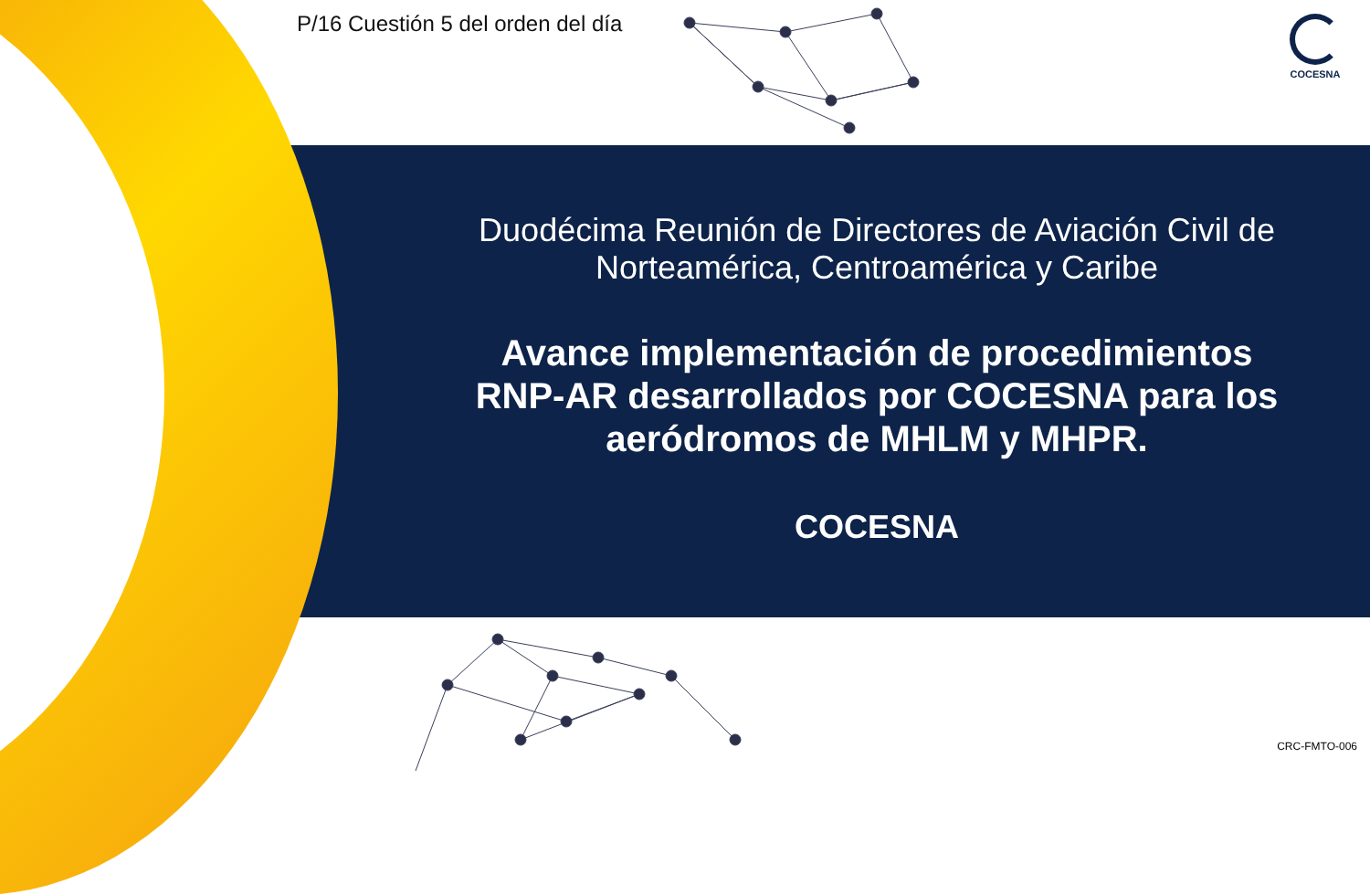P/16 Cuestión 5 del orden del día
COCESNA
Duodécima Reunión de Directores de Aviación Civil de Norteamérica, Centroamérica y Caribe
Avance implementación de procedimientos RNP-AR desarrollados por COCESNA para los aeródromos de MHLM y MHPR.
COCESNA
CRC-FMTO-006